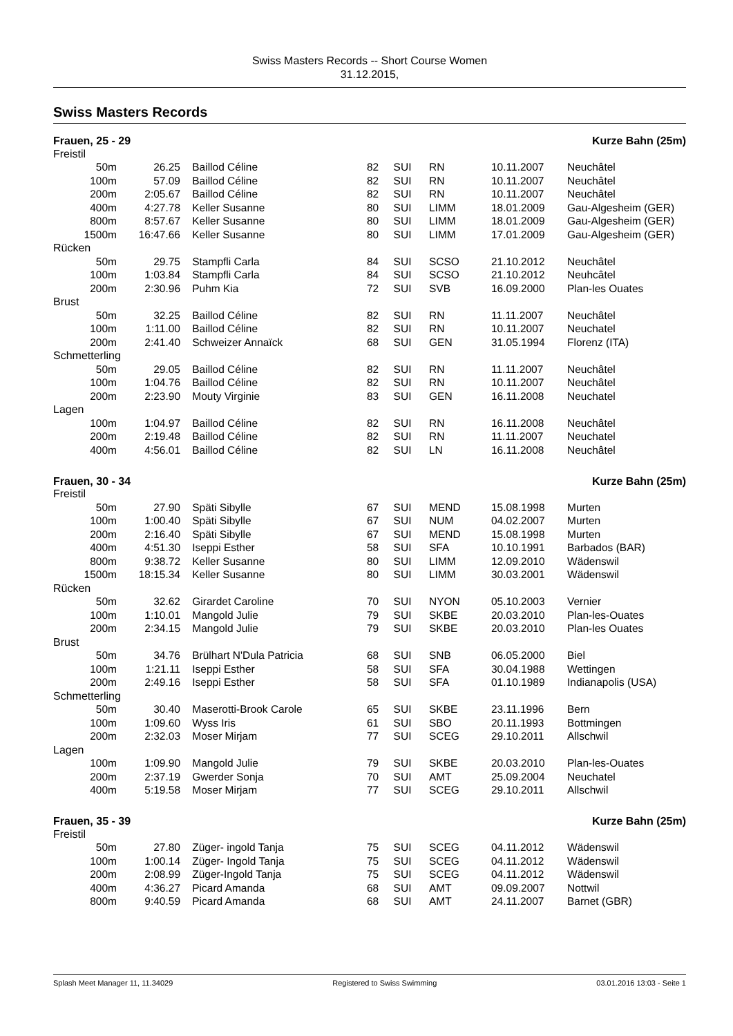Swiss Masters Records -- Short Course Women
31.12.2015,
Swiss Masters Records
Frauen, 25 - 29 Kurze Bahn (25m)
| Freistil | | | | | | | |
| 50m | 26.25 | Baillod Céline | 82 | SUI | RN | 10.11.2007 | Neuchâtel |
| 100m | 57.09 | Baillod Céline | 82 | SUI | RN | 10.11.2007 | Neuchâtel |
| 200m | 2:05.67 | Baillod Céline | 82 | SUI | RN | 10.11.2007 | Neuchâtel |
| 400m | 4:27.78 | Keller Susanne | 80 | SUI | LIMM | 18.01.2009 | Gau-Algesheim (GER) |
| 800m | 8:57.67 | Keller Susanne | 80 | SUI | LIMM | 18.01.2009 | Gau-Algesheim (GER) |
| 1500m | 16:47.66 | Keller Susanne | 80 | SUI | LIMM | 17.01.2009 | Gau-Algesheim (GER) |
| Rücken | | | | | | | |
| 50m | 29.75 | Stampfli Carla | 84 | SUI | SCSO | 21.10.2012 | Neuchâtel |
| 100m | 1:03.84 | Stampfli Carla | 84 | SUI | SCSO | 21.10.2012 | Neuhcâtel |
| 200m | 2:30.96 | Puhm Kia | 72 | SUI | SVB | 16.09.2000 | Plan-les Ouates |
| Brust | | | | | | | |
| 50m | 32.25 | Baillod Céline | 82 | SUI | RN | 11.11.2007 | Neuchâtel |
| 100m | 1:11.00 | Baillod Céline | 82 | SUI | RN | 10.11.2007 | Neuchatel |
| 200m | 2:41.40 | Schweizer Annaïck | 68 | SUI | GEN | 31.05.1994 | Florenz (ITA) |
| Schmetterling | | | | | | | |
| 50m | 29.05 | Baillod Céline | 82 | SUI | RN | 11.11.2007 | Neuchâtel |
| 100m | 1:04.76 | Baillod Céline | 82 | SUI | RN | 10.11.2007 | Neuchâtel |
| 200m | 2:23.90 | Mouty Virginie | 83 | SUI | GEN | 16.11.2008 | Neuchatel |
| Lagen | | | | | | | |
| 100m | 1:04.97 | Baillod Céline | 82 | SUI | RN | 16.11.2008 | Neuchâtel |
| 200m | 2:19.48 | Baillod Céline | 82 | SUI | RN | 11.11.2007 | Neuchatel |
| 400m | 4:56.01 | Baillod Céline | 82 | SUI | LN | 16.11.2008 | Neuchâtel |
Frauen, 30 - 34 Kurze Bahn (25m)
| Freistil | | | | | | | |
| 50m | 27.90 | Späti Sibylle | 67 | SUI | MEND | 15.08.1998 | Murten |
| 100m | 1:00.40 | Späti Sibylle | 67 | SUI | NUM | 04.02.2007 | Murten |
| 200m | 2:16.40 | Späti Sibylle | 67 | SUI | MEND | 15.08.1998 | Murten |
| 400m | 4:51.30 | Iseppi Esther | 58 | SUI | SFA | 10.10.1991 | Barbados (BAR) |
| 800m | 9:38.72 | Keller Susanne | 80 | SUI | LIMM | 12.09.2010 | Wädenswil |
| 1500m | 18:15.34 | Keller Susanne | 80 | SUI | LIMM | 30.03.2001 | Wädenswil |
| Rücken | | | | | | | |
| 50m | 32.62 | Girardet Caroline | 70 | SUI | NYON | 05.10.2003 | Vernier |
| 100m | 1:10.01 | Mangold Julie | 79 | SUI | SKBE | 20.03.2010 | Plan-les-Ouates |
| 200m | 2:34.15 | Mangold Julie | 79 | SUI | SKBE | 20.03.2010 | Plan-les Ouates |
| Brust | | | | | | | |
| 50m | 34.76 | Brülhart N'Dula Patricia | 68 | SUI | SNB | 06.05.2000 | Biel |
| 100m | 1:21.11 | Iseppi Esther | 58 | SUI | SFA | 30.04.1988 | Wettingen |
| 200m | 2:49.16 | Iseppi Esther | 58 | SUI | SFA | 01.10.1989 | Indianapolis (USA) |
| Schmetterling | | | | | | | |
| 50m | 30.40 | Maserotti-Brook Carole | 65 | SUI | SKBE | 23.11.1996 | Bern |
| 100m | 1:09.60 | Wyss Iris | 61 | SUI | SBO | 20.11.1993 | Bottmingen |
| 200m | 2:32.03 | Moser Mirjam | 77 | SUI | SCEG | 29.10.2011 | Allschwil |
| Lagen | | | | | | | |
| 100m | 1:09.90 | Mangold Julie | 79 | SUI | SKBE | 20.03.2010 | Plan-les-Ouates |
| 200m | 2:37.19 | Gwerder Sonja | 70 | SUI | AMT | 25.09.2004 | Neuchatel |
| 400m | 5:19.58 | Moser Mirjam | 77 | SUI | SCEG | 29.10.2011 | Allschwil |
Frauen, 35 - 39 Kurze Bahn (25m)
| Freistil | | | | | | | |
| 50m | 27.80 | Züger- ingold Tanja | 75 | SUI | SCEG | 04.11.2012 | Wädenswil |
| 100m | 1:00.14 | Züger- Ingold Tanja | 75 | SUI | SCEG | 04.11.2012 | Wädenswil |
| 200m | 2:08.99 | Züger-Ingold Tanja | 75 | SUI | SCEG | 04.11.2012 | Wädenswil |
| 400m | 4:36.27 | Picard Amanda | 68 | SUI | AMT | 09.09.2007 | Nottwil |
| 800m | 9:40.59 | Picard Amanda | 68 | SUI | AMT | 24.11.2007 | Barnet (GBR) |
Splash Meet Manager 11, 11.34029 Registered to Swiss Swimming 03.01.2016 13:03 - Seite 1